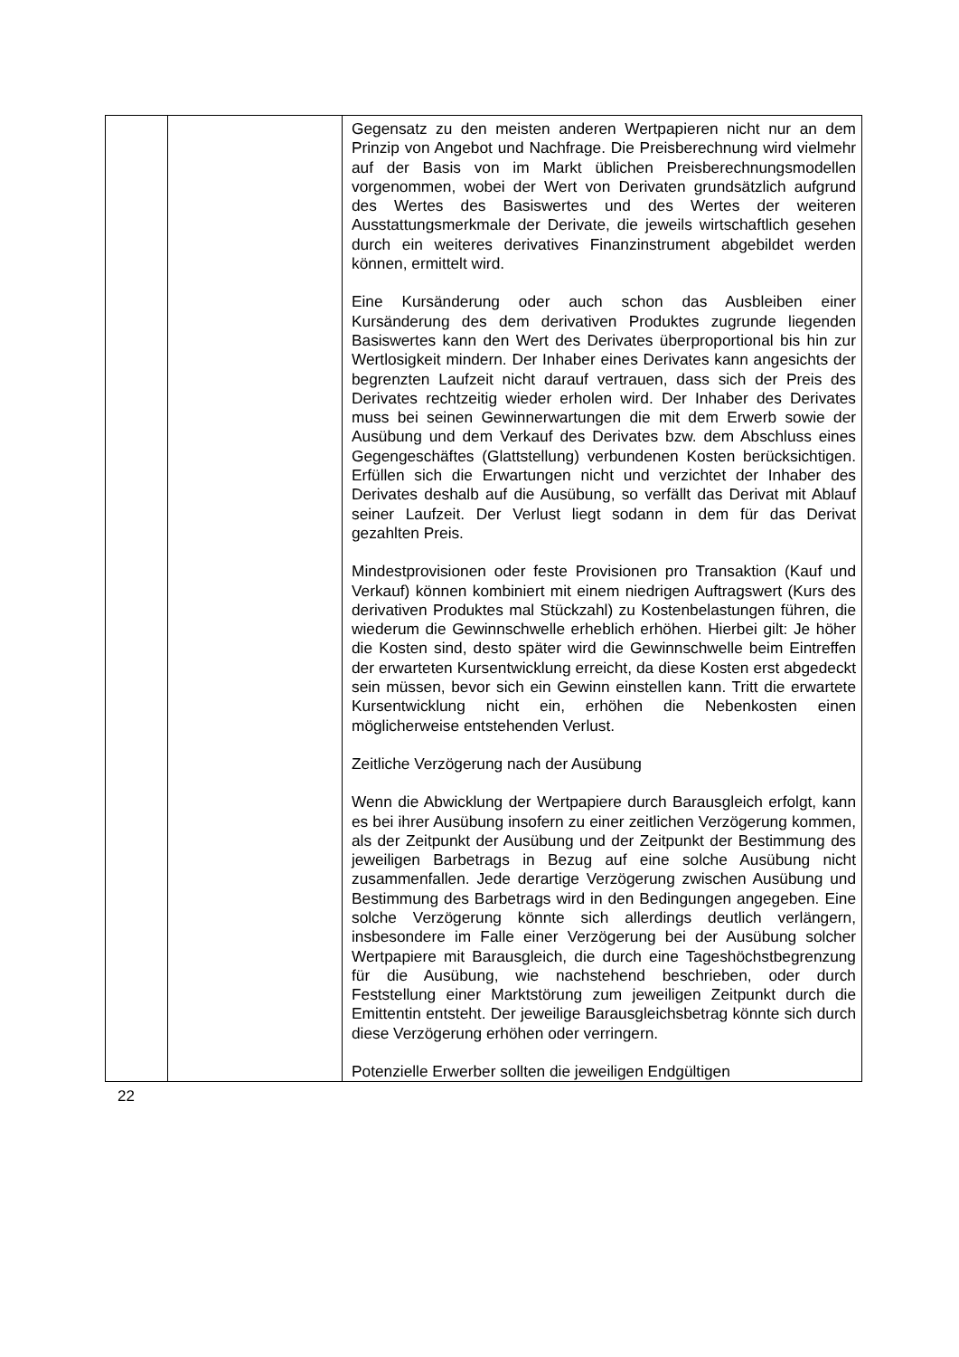| | | Gegensatz zu den meisten anderen Wertpapieren nicht nur an dem Prinzip von Angebot und Nachfrage. Die Preis­berechnung wird vielmehr auf der Basis von im Markt üblichen Preisberechnungsmodellen vorgenommen, wobei der Wert von Derivaten grundsätzlich aufgrund des Wertes des Basis­wertes und des Wertes der weiteren Ausstattungsmerkmale der Derivate, die jeweils wirtschaftlich gesehen durch ein weiteres derivatives Finanzinstrument abgebildet werden können, ermittelt wird. Eine Kursänderung oder auch schon das Ausbleiben einer Kursänderung des dem derivativen Produktes zugrunde liegenden Basiswertes kann den Wert des Derivates über­proportional bis hin zur Wertlosigkeit mindern. Der Inhaber eines Derivates kann angesichts der begrenzten Laufzeit nicht darauf vertrauen, dass sich der Preis des Derivates rechtzeitig wieder erholen wird. Der Inhaber des Derivates muss bei seinen Gewinnerwartungen die mit dem Erwerb sowie der Ausübung und dem Verkauf des Derivates bzw. dem Abschluss eines Gegengeschäftes (Glattstellung) verbundenen Kosten berücksichtigen. Erfüllen sich die Erwartungen nicht und verzichtet der Inhaber des Derivates deshalb auf die Ausübung, so verfällt das Derivat mit Ablauf seiner Laufzeit. Der Verlust liegt sodann in dem für das Derivat gezahlten Preis. Mindestprovisionen oder feste Provisionen pro Transaktion (Kauf und Verkauf) können kombiniert mit einem niedrigen Auftragswert (Kurs des derivativen Produktes mal Stückzahl) zu Kostenbelastungen führen, die wiederum die Gewinn­schwelle erheblich erhöhen. Hierbei gilt: Je höher die Kosten sind, desto später wird die Gewinnschwelle beim Eintreffen der erwarteten Kursentwicklung erreicht, da diese Kosten erst abgedeckt sein müssen, bevor sich ein Gewinn einstellen kann. Tritt die erwartete Kursentwicklung nicht ein, erhöhen die Nebenkosten einen möglicherweise entstehenden Verlust. Zeitliche Verzögerung nach der Ausübung Wenn die Abwicklung der Wertpapiere durch Barausgleich erfolgt, kann es bei ihrer Ausübung insofern zu einer zeitlichen Verzögerung kommen, als der Zeitpunkt der Ausübung und der Zeitpunkt der Bestimmung des jeweiligen Barbetrags in Bezug auf eine solche Ausübung nicht zusammenfallen. Jede derartige Verzögerung zwischen Ausübung und Bestimmung des Barbetrags wird in den Bedingungen angegeben. Eine solche Verzögerung könnte sich allerdings deutlich verlängern, insbesondere im Falle einer Verzögerung bei der Ausübung solcher Wertpapiere mit Barausgleich, die durch eine Tageshöchstbegrenzung für die Ausübung, wie nachstehend beschrieben, oder durch Feststellung einer Marktstörung zum jeweiligen Zeitpunkt durch die Emittentin entsteht. Der jeweilige Barausgleichsbetrag könnte sich durch diese Verzögerung erhöhen oder verringern. Potenzielle Erwerber sollten die jeweiligen Endgültigen |
22